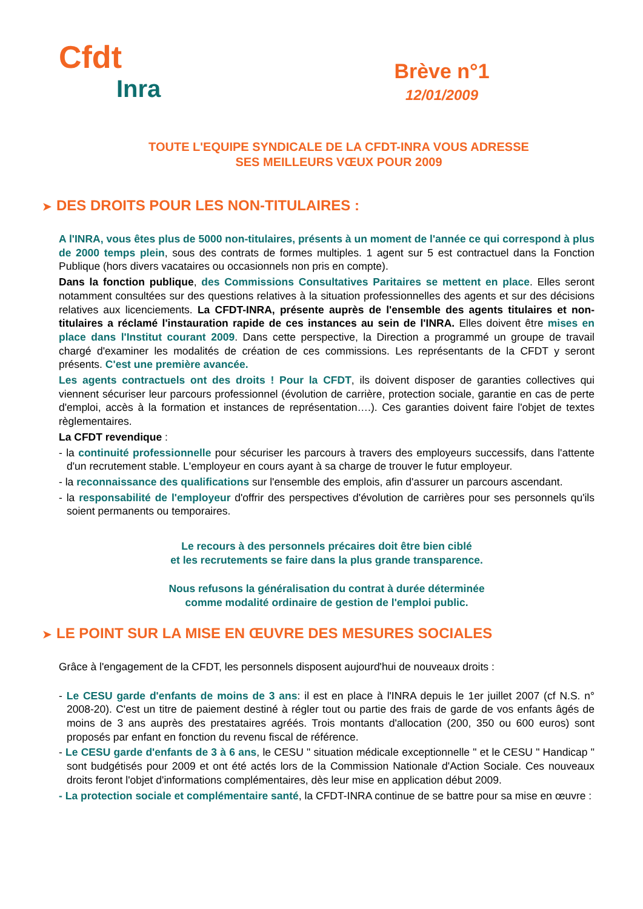Cfdt
Inra
Brève n°1
12/01/2009
TOUTE L'EQUIPE SYNDICALE DE LA CFDT-INRA VOUS ADRESSE
SES MEILLEURS VŒUX POUR 2009
➤ DES DROITS POUR LES NON-TITULAIRES :
A l'INRA, vous êtes plus de 5000 non-titulaires, présents à un moment de l'année ce qui correspond à plus de 2000 temps plein, sous des contrats de formes multiples. 1 agent sur 5 est contractuel dans la Fonction Publique (hors divers vacataires ou occasionnels non pris en compte).
Dans la fonction publique, des Commissions Consultatives Paritaires se mettent en place. Elles seront notamment consultées sur des questions relatives à la situation professionnelles des agents et sur des décisions relatives aux licenciements. La CFDT-INRA, présente auprès de l'ensemble des agents titulaires et non-titulaires a réclamé l'instauration rapide de ces instances au sein de l'INRA. Elles doivent être mises en place dans l'Institut courant 2009. Dans cette perspective, la Direction a programmé un groupe de travail chargé d'examiner les modalités de création de ces commissions. Les représentants de la CFDT y seront présents. C'est une première avancée.
Les agents contractuels ont des droits ! Pour la CFDT, ils doivent disposer de garanties collectives qui viennent sécuriser leur parcours professionnel (évolution de carrière, protection sociale, garantie en cas de perte d'emploi, accès à la formation et instances de représentation….). Ces garanties doivent faire l'objet de textes règlementaires.
La CFDT revendique :
- la continuité professionnelle pour sécuriser les parcours à travers des employeurs successifs, dans l'attente d'un recrutement stable. L'employeur en cours ayant à sa charge de trouver le futur employeur.
- la reconnaissance des qualifications sur l'ensemble des emplois, afin d'assurer un parcours ascendant.
- la responsabilité de l'employeur d'offrir des perspectives d'évolution de carrières pour ses personnels qu'ils soient permanents ou temporaires.
Le recours à des personnels précaires doit être bien ciblé
et les recrutements se faire dans la plus grande transparence.
Nous refusons la généralisation du contrat à durée déterminée
comme modalité ordinaire de gestion de l'emploi public.
➤ LE POINT SUR LA MISE EN ŒUVRE DES MESURES SOCIALES
Grâce à l'engagement de la CFDT, les personnels disposent aujourd'hui de nouveaux droits :
- Le CESU garde d'enfants de moins de 3 ans: il est en place à l'INRA depuis le 1er juillet 2007 (cf N.S. n° 2008-20). C'est un titre de paiement destiné à régler tout ou partie des frais de garde de vos enfants âgés de moins de 3 ans auprès des prestataires agréés. Trois montants d'allocation (200, 350 ou 600 euros) sont proposés par enfant en fonction du revenu fiscal de référence.
- Le CESU garde d'enfants de 3 à 6 ans, le CESU " situation médicale exceptionnelle " et le CESU " Handicap " sont budgétisés pour 2009 et ont été actés lors de la Commission Nationale d'Action Sociale. Ces nouveaux droits feront l'objet d'informations complémentaires, dès leur mise en application début 2009.
- La protection sociale et complémentaire santé, la CFDT-INRA continue de se battre pour sa mise en œuvre :